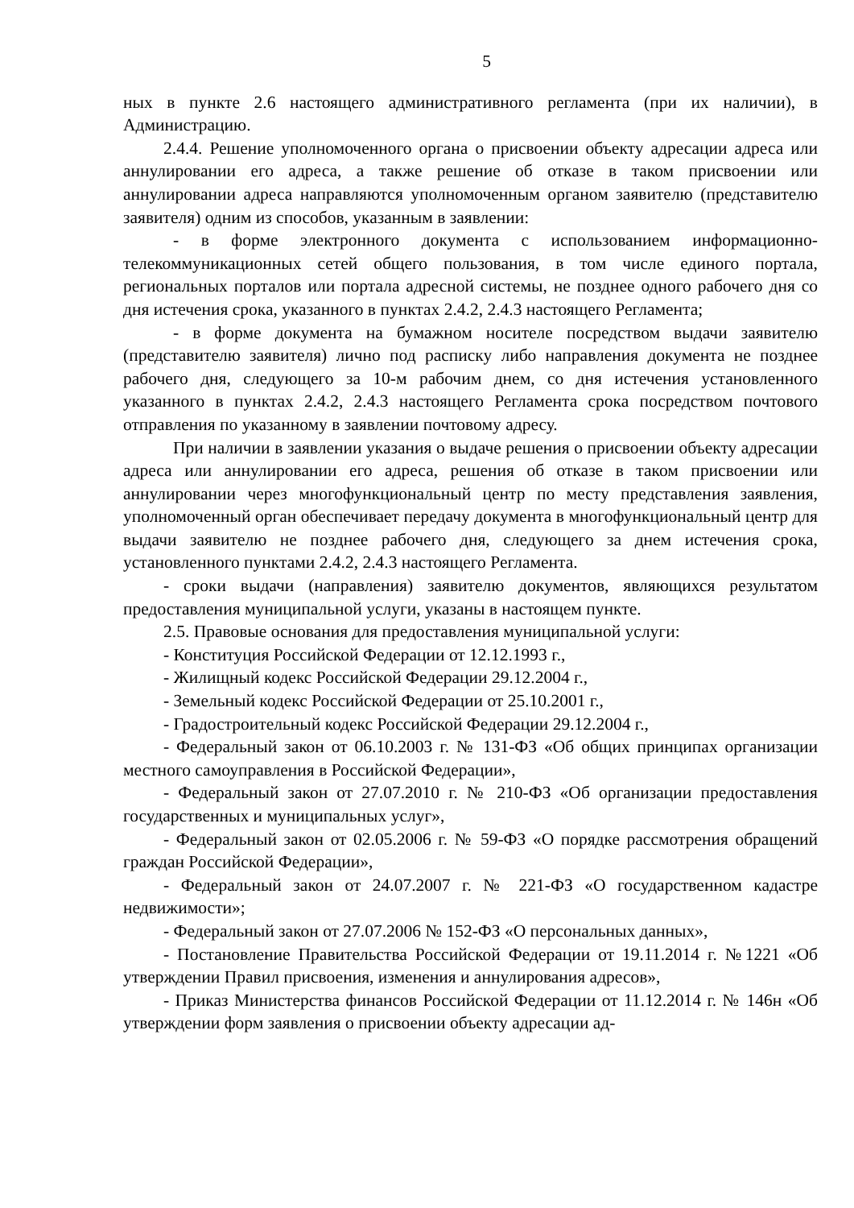5
ных в пункте 2.6 настоящего административного регламента (при их наличии), в Администрацию.
2.4.4. Решение уполномоченного органа о присвоении объекту адресации адреса или аннулировании его адреса, а также решение об отказе в таком присвоении или аннулировании адреса направляются уполномоченным органом заявителю (представителю заявителя) одним из способов, указанным в заявлении:
- в форме электронного документа с использованием информационно-телекоммуникационных сетей общего пользования, в том числе единого портала, региональных порталов или портала адресной системы, не позднее одного рабочего дня со дня истечения срока, указанного в пунктах 2.4.2, 2.4.3 настоящего Регламента;
- в форме документа на бумажном носителе посредством выдачи заявителю (представителю заявителя) лично под расписку либо направления документа не позднее рабочего дня, следующего за 10-м рабочим днем, со дня истечения установленного указанного в пунктах 2.4.2, 2.4.3 настоящего Регламента срока посредством почтового отправления по указанному в заявлении почтовому адресу.
При наличии в заявлении указания о выдаче решения о присвоении объекту адресации адреса или аннулировании его адреса, решения об отказе в таком присвоении или аннулировании через многофункциональный центр по месту представления заявления, уполномоченный орган обеспечивает передачу документа в многофункциональный центр для выдачи заявителю не позднее рабочего дня, следующего за днем истечения срока, установленного пунктами 2.4.2, 2.4.3 настоящего Регламента.
- сроки выдачи (направления) заявителю документов, являющихся результатом предоставления муниципальной услуги, указаны в настоящем пункте.
2.5. Правовые основания для предоставления муниципальной услуги:
- Конституция Российской Федерации от 12.12.1993 г.,
- Жилищный кодекс Российской Федерации 29.12.2004 г.,
- Земельный кодекс Российской Федерации от 25.10.2001 г.,
- Градостроительный кодекс Российской Федерации 29.12.2004 г.,
- Федеральный закон от 06.10.2003 г. № 131-ФЗ «Об общих принципах организации местного самоуправления в Российской Федерации»,
- Федеральный закон от 27.07.2010 г. № 210-ФЗ «Об организации предоставления государственных и муниципальных услуг»,
- Федеральный закон от 02.05.2006 г. № 59-ФЗ «О порядке рассмотрения обращений граждан Российской Федерации»,
- Федеральный закон от 24.07.2007 г. № 221-ФЗ «О государственном кадастре недвижимости»;
- Федеральный закон от 27.07.2006 № 152-ФЗ «О персональных данных»,
- Постановление Правительства Российской Федерации от 19.11.2014 г. №1221 «Об утверждении Правил присвоения, изменения и аннулирования адресов»,
- Приказ Министерства финансов Российской Федерации от 11.12.2014 г. № 146н «Об утверждении форм заявления о присвоении объекту адресации ад-